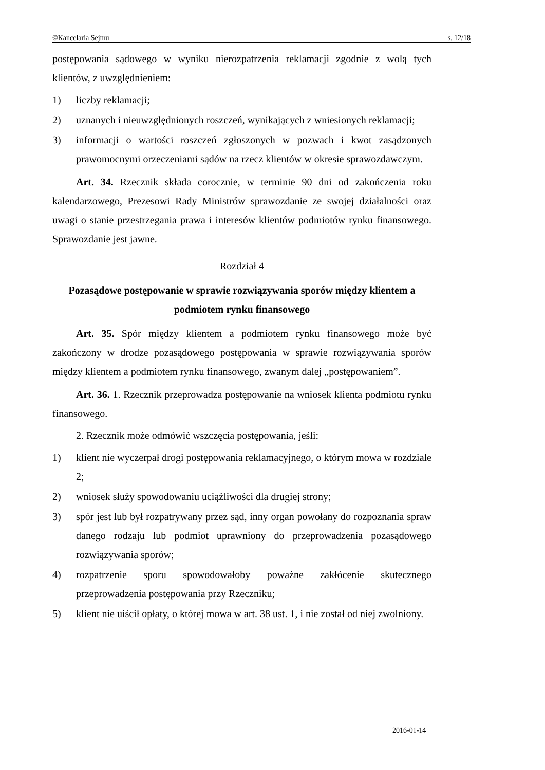©Kancelaria Sejmu s. 12/18
postępowania sądowego w wyniku nierozpatrzenia reklamacji zgodnie z wolą tych klientów, z uwzględnieniem:
1) liczby reklamacji;
2) uznanych i nieuwzględnionych roszczeń, wynikających z wniesionych reklamacji;
3) informacji o wartości roszczeń zgłoszonych w pozwach i kwot zasądzonych prawomocnymi orzeczeniami sądów na rzecz klientów w okresie sprawozdawczym.
Art. 34. Rzecznik składa corocznie, w terminie 90 dni od zakończenia roku kalendarzowego, Prezesowi Rady Ministrów sprawozdanie ze swojej działalności oraz uwagi o stanie przestrzegania prawa i interesów klientów podmiotów rynku finansowego. Sprawozdanie jest jawne.
Rozdział 4
Pozasądowe postępowanie w sprawie rozwiązywania sporów między klientem a podmiotem rynku finansowego
Art. 35. Spór między klientem a podmiotem rynku finansowego może być zakończony w drodze pozasądowego postępowania w sprawie rozwiązywania sporów między klientem a podmiotem rynku finansowego, zwanym dalej „postępowaniem”.
Art. 36. 1. Rzecznik przeprowadza postępowanie na wniosek klienta podmiotu rynku finansowego.
2. Rzecznik może odmówić wszczęcia postępowania, jeśli:
1) klient nie wyczerpał drogi postępowania reklamacyjnego, o którym mowa w rozdziale 2;
2) wniosek służy spowodowaniu uciążliwości dla drugiej strony;
3) spór jest lub był rozpatrywany przez sąd, inny organ powołany do rozpoznania spraw danego rodzaju lub podmiot uprawniony do przeprowadzenia pozasądowego rozwiązywania sporów;
4) rozpatrzenie sporu spowodowałoby poważne zakłócenie skutecznego przeprowadzenia postępowania przy Rzeczniku;
5) klient nie uiścił opłaty, o której mowa w art. 38 ust. 1, i nie został od niej zwolniony.
2016-01-14